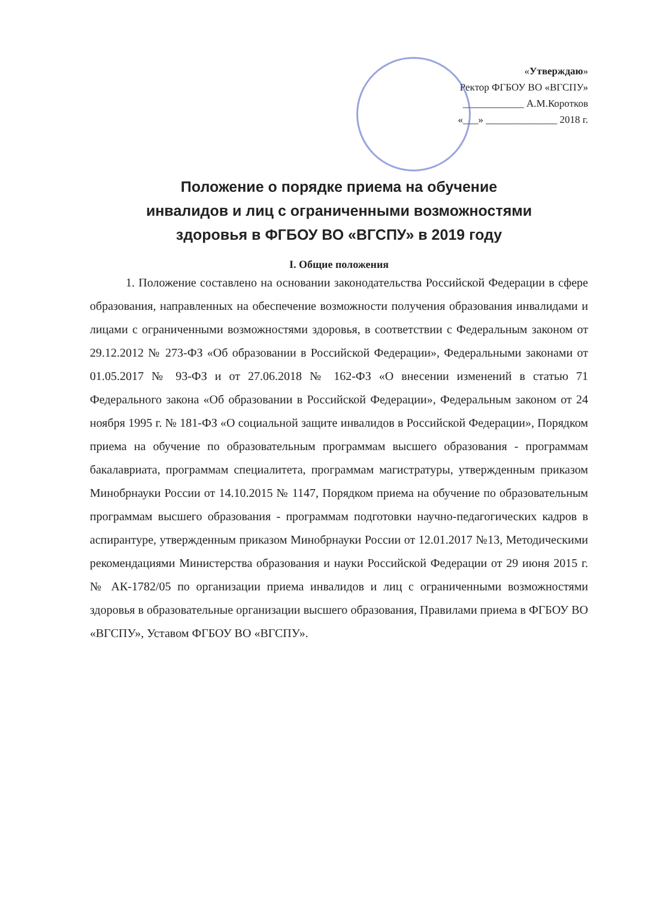«Утверждаю»
Ректор ФГБОУ ВО «ВГСПУ»
____________ А.М.Коротков
«___» ______________ 2018 г.
Положение о порядке приема на обучение
инвалидов и лиц с ограниченными возможностями
здоровья в ФГБОУ ВО «ВГСПУ» в 2019 году
I. Общие положения
1. Положение составлено на основании законодательства Российской Федерации в сфере образования, направленных на обеспечение возможности получения образования инвалидами и лицами с ограниченными возможностями здоровья, в соответствии с Федеральным законом от 29.12.2012 № 273-ФЗ «Об образовании в Российской Федерации», Федеральными законами от 01.05.2017 № 93-ФЗ и от 27.06.2018 № 162-ФЗ «О внесении изменений в статью 71 Федерального закона «Об образовании в Российской Федерации», Федеральным законом от 24 ноября 1995 г. № 181-ФЗ «О социальной защите инвалидов в Российской Федерации», Порядком приема на обучение по образовательным программам высшего образования - программам бакалавриата, программам специалитета, программам магистратуры, утвержденным приказом Минобрнауки России от 14.10.2015 № 1147, Порядком приема на обучение по образовательным программам высшего образования - программам подготовки научно-педагогических кадров в аспирантуре, утвержденным приказом Минобрнауки России от 12.01.2017 №13, Методическими рекомендациями Министерства образования и науки Российской Федерации от 29 июня 2015 г. № АК-1782/05 по организации приема инвалидов и лиц с ограниченными возможностями здоровья в образовательные организации высшего образования, Правилами приема в ФГБОУ ВО «ВГСПУ», Уставом ФГБОУ ВО «ВГСПУ».